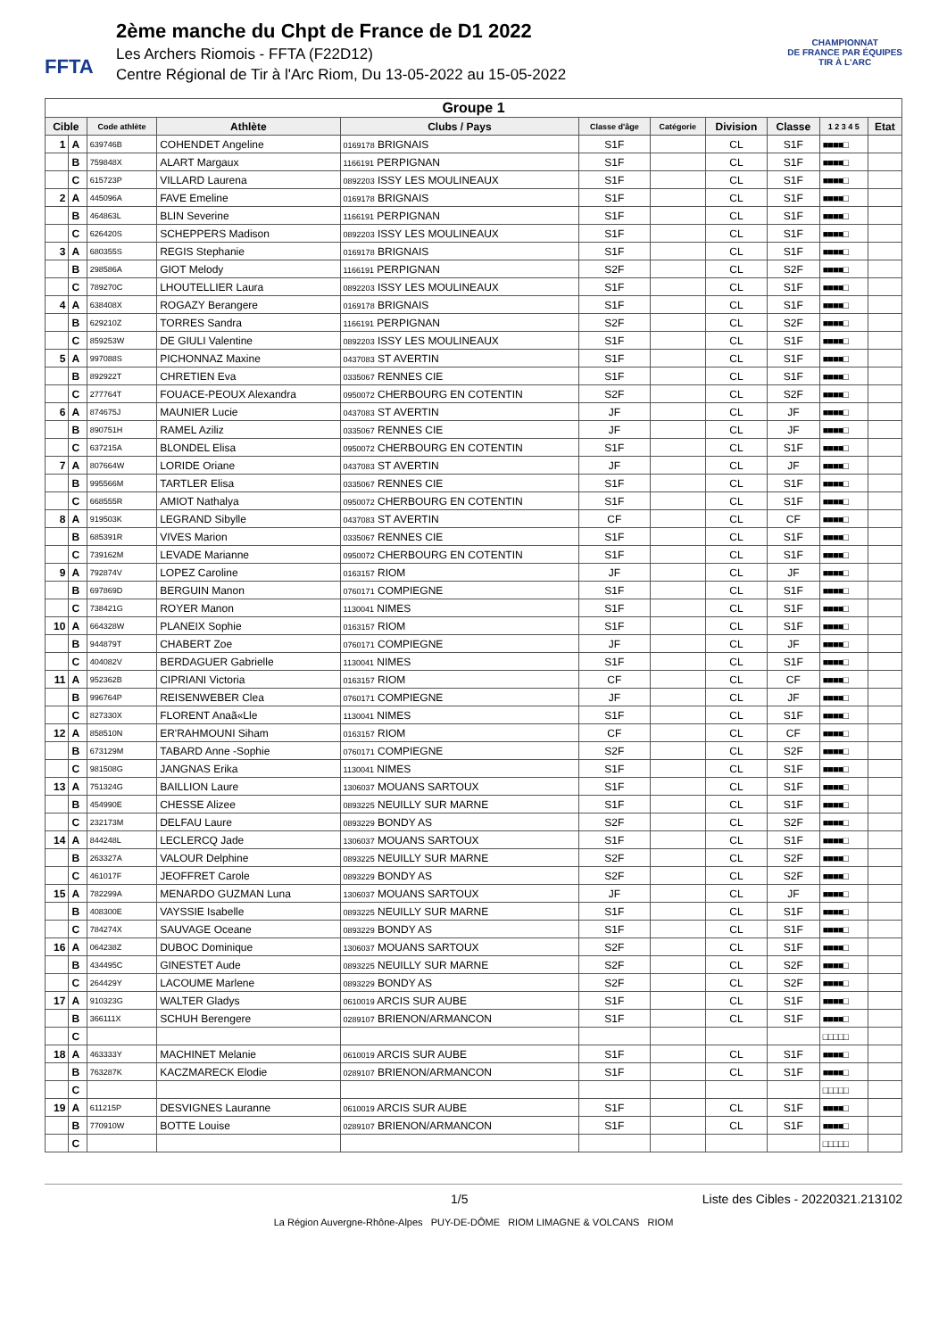FFTA
2ème manche du Chpt de France de D1 2022
Les Archers Riomois - FFTA (F22D12)
Centre Régional de Tir à l'Arc Riom, Du 13-05-2022 au 15-05-2022
CHAMPIONNAT
DE FRANCE PAR ÉQUIPES
TIR À L'ARC
| Groupe 1 | | | | | | | | | | |
| --- | --- | --- | --- | --- | --- | --- | --- | --- | --- | --- |
| Cible | | Code athlète | Athlète | Clubs / Pays | Classe d'âge | Catégorie | Division | Classe | 1 2 3 4 5 | Etat |
| 1 | A | 639746B | COHENDET Angeline | 0169178 BRIGNAIS | S1F | | CL | S1F | ■■■■□ | |
| | B | 759848X | ALART Margaux | 1166191 PERPIGNAN | S1F | | CL | S1F | ■■■■□ | |
| | C | 615723P | VILLARD Laurena | 0892203 ISSY LES MOULINEAUX | S1F | | CL | S1F | ■■■■□ | |
| 2 | A | 445096A | FAVE Emeline | 0169178 BRIGNAIS | S1F | | CL | S1F | ■■■■□ | |
| | B | 464863L | BLIN Severine | 1166191 PERPIGNAN | S1F | | CL | S1F | ■■■■□ | |
| | C | 626420S | SCHEPPERS Madison | 0892203 ISSY LES MOULINEAUX | S1F | | CL | S1F | ■■■■□ | |
| 3 | A | 680355S | REGIS Stephanie | 0169178 BRIGNAIS | S1F | | CL | S1F | ■■■■□ | |
| | B | 298586A | GIOT Melody | 1166191 PERPIGNAN | S2F | | CL | S2F | ■■■■□ | |
| | C | 789270C | LHOUTELLIER Laura | 0892203 ISSY LES MOULINEAUX | S1F | | CL | S1F | ■■■■□ | |
| 4 | A | 638408X | ROGAZY Berangere | 0169178 BRIGNAIS | S1F | | CL | S1F | ■■■■□ | |
| | B | 629210Z | TORRES Sandra | 1166191 PERPIGNAN | S2F | | CL | S2F | ■■■■□ | |
| | C | 859253W | DE GIULI Valentine | 0892203 ISSY LES MOULINEAUX | S1F | | CL | S1F | ■■■■□ | |
| 5 | A | 997088S | PICHONNAZ Maxine | 0437083 ST AVERTIN | S1F | | CL | S1F | ■■■■□ | |
| | B | 892922T | CHRETIEN Eva | 0335067 RENNES CIE | S1F | | CL | S1F | ■■■■□ | |
| | C | 277764T | FOUACE-PEOUX Alexandra | 0950072 CHERBOURG EN COTENTIN | S2F | | CL | S2F | ■■■■□ | |
| 6 | A | 874675J | MAUNIER Lucie | 0437083 ST AVERTIN | JF | | CL | JF | ■■■■□ | |
| | B | 890751H | RAMEL Aziliz | 0335067 RENNES CIE | JF | | CL | JF | ■■■■□ | |
| | C | 637215A | BLONDEL Elisa | 0950072 CHERBOURG EN COTENTIN | S1F | | CL | S1F | ■■■■□ | |
| 7 | A | 807664W | LORIDE Oriane | 0437083 ST AVERTIN | JF | | CL | JF | ■■■■□ | |
| | B | 995566M | TARTLER Elisa | 0335067 RENNES CIE | S1F | | CL | S1F | ■■■■□ | |
| | C | 668555R | AMIOT Nathalya | 0950072 CHERBOURG EN COTENTIN | S1F | | CL | S1F | ■■■■□ | |
| 8 | A | 919503K | LEGRAND Sibylle | 0437083 ST AVERTIN | CF | | CL | CF | ■■■■□ | |
| | B | 685391R | VIVES Marion | 0335067 RENNES CIE | S1F | | CL | S1F | ■■■■□ | |
| | C | 739162M | LEVADE Marianne | 0950072 CHERBOURG EN COTENTIN | S1F | | CL | S1F | ■■■■□ | |
| 9 | A | 792874V | LOPEZ Caroline | 0163157 RIOM | JF | | CL | JF | ■■■■□ | |
| | B | 697869D | BERGUIN Manon | 0760171 COMPIEGNE | S1F | | CL | S1F | ■■■■□ | |
| | C | 738421G | ROYER Manon | 1130041 NIMES | S1F | | CL | S1F | ■■■■□ | |
| 10 | A | 664328W | PLANEIX Sophie | 0163157 RIOM | S1F | | CL | S1F | ■■■■□ | |
| | B | 944879T | CHABERT Zoe | 0760171 COMPIEGNE | JF | | CL | JF | ■■■■□ | |
| | C | 404082V | BERDAGUER Gabrielle | 1130041 NIMES | S1F | | CL | S1F | ■■■■□ | |
| 11 | A | 952362B | CIPRIANI Victoria | 0163157 RIOM | CF | | CL | CF | ■■■■□ | |
| | B | 996764P | REISENWEBER Clea | 0760171 COMPIEGNE | JF | | CL | JF | ■■■■□ | |
| | C | 827330X | FLORENT Anaã«Lle | 1130041 NIMES | S1F | | CL | S1F | ■■■■□ | |
| 12 | A | 858510N | ER'RAHMOUNI Siham | 0163157 RIOM | CF | | CL | CF | ■■■■□ | |
| | B | 673129M | TABARD Anne -Sophie | 0760171 COMPIEGNE | S2F | | CL | S2F | ■■■■□ | |
| | C | 981508G | JANGNAS Erika | 1130041 NIMES | S1F | | CL | S1F | ■■■■□ | |
| 13 | A | 751324G | BAILLION Laure | 1306037 MOUANS SARTOUX | S1F | | CL | S1F | ■■■■□ | |
| | B | 454990E | CHESSE Alizee | 0893225 NEUILLY SUR MARNE | S1F | | CL | S1F | ■■■■□ | |
| | C | 232173M | DELFAU Laure | 0893229 BONDY AS | S2F | | CL | S2F | ■■■■□ | |
| 14 | A | 844248L | LECLERCQ Jade | 1306037 MOUANS SARTOUX | S1F | | CL | S1F | ■■■■□ | |
| | B | 263327A | VALOUR Delphine | 0893225 NEUILLY SUR MARNE | S2F | | CL | S2F | ■■■■□ | |
| | C | 461017F | JEOFFRET Carole | 0893229 BONDY AS | S2F | | CL | S2F | ■■■■□ | |
| 15 | A | 782299A | MENARDO GUZMAN Luna | 1306037 MOUANS SARTOUX | JF | | CL | JF | ■■■■□ | |
| | B | 408300E | VAYSSIE Isabelle | 0893225 NEUILLY SUR MARNE | S1F | | CL | S1F | ■■■■□ | |
| | C | 784274X | SAUVAGE Oceane | 0893229 BONDY AS | S1F | | CL | S1F | ■■■■□ | |
| 16 | A | 064238Z | DUBOC Dominique | 1306037 MOUANS SARTOUX | S2F | | CL | S1F | ■■■■□ | |
| | B | 434495C | GINESTET Aude | 0893225 NEUILLY SUR MARNE | S2F | | CL | S2F | ■■■■□ | |
| | C | 264429Y | LACOUME Marlene | 0893229 BONDY AS | S2F | | CL | S2F | ■■■■□ | |
| 17 | A | 910323G | WALTER Gladys | 0610019 ARCIS SUR AUBE | S1F | | CL | S1F | ■■■■□ | |
| | B | 366111X | SCHUH Berengere | 0289107 BRIENON/ARMANCON | S1F | | CL | S1F | ■■■■□ | |
| | C | | | | | | | | □□□□□ | |
| 18 | A | 463333Y | MACHINET Melanie | 0610019 ARCIS SUR AUBE | S1F | | CL | S1F | ■■■■□ | |
| | B | 763287K | KACZMARECK Elodie | 0289107 BRIENON/ARMANCON | S1F | | CL | S1F | ■■■■□ | |
| | C | | | | | | | | □□□□□ | |
| 19 | A | 611215P | DESVIGNES Lauranne | 0610019 ARCIS SUR AUBE | S1F | | CL | S1F | ■■■■□ | |
| | B | 770910W | BOTTE Louise | 0289107 BRIENON/ARMANCON | S1F | | CL | S1F | ■■■■□ | |
| | C | | | | | | | | □□□□□ | |
1/5 Liste des Cibles - 20220321.213102
La Région Auvergne-Rhône-Alpes PUY-DE-DÔME RIOM LIMAGNE & VOLCANS RIOM